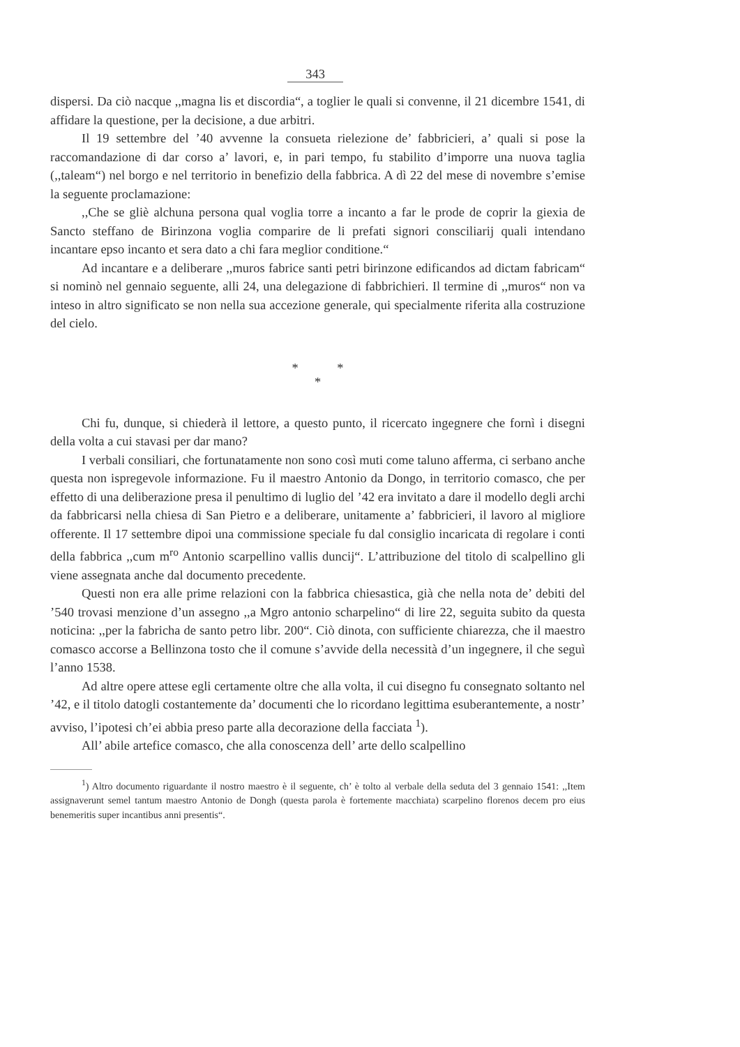343
dispersi. Da ciò nacque ,,magna lis et discordia“, a toglier le quali si convenne, il 21 dicembre 1541, di affidare la questione, per la decisione, a due arbitri.
Il 19 settembre del ’40 avvenne la consueta rielezione de’ fabbricieri, a’ quali si pose la raccomandazione di dar corso a’ lavori, e, in pari tempo, fu stabilito d’imporre una nuova taglia (,,taleam“) nel borgo e nel territorio in benefizio della fabbrica. A dì 22 del mese di novembre s’emise la seguente proclamazione:
,,Che se gliè alchuna persona qual voglia torre a incanto a far le prode de coprir la giexia de Sancto steffano de Birinzona voglia comparire de li prefati signori consciliarij quali intendano incantare epso incanto et sera dato a chi fara meglior conditione.“
Ad incantare e a deliberare ,,muros fabrice santi petri birinzone edificandos ad dictam fabricam“ si nominò nel gennaio seguente, alli 24, una delegazione di fabbrichieri. Il termine di ,,muros“ non va inteso in altro significato se non nella sua accezione generale, qui specialmente riferita alla costruzione del cielo.
* *
*
Chi fu, dunque, si chiederà il lettore, a questo punto, il ricercato ingegnere che fornì i disegni della volta a cui stavasi per dar mano?
I verbali consiliari, che fortunatamente non sono così muti come taluno afferma, ci serbano anche questa non ispregevole informazione. Fu il maestro Antonio da Dongo, in territorio comasco, che per effetto di una deliberazione presa il penultimo di luglio del ’42 era invitato a dare il modello degli archi da fabbricarsi nella chiesa di San Pietro e a deliberare, unitamente a’ fabbricieri, il lavoro al migliore offerente. Il 17 settembre dipoi una commissione speciale fu dal consiglio incaricata di regolare i conti della fabbrica ,,cum m<sup>ro</sup> Antonio scarpellino vallis duncij“. L’attribuzione del titolo di scalpellino gli viene assegnata anche dal documento precedente.
Questi non era alle prime relazioni con la fabbrica chiesastica, già che nella nota de’ debiti del ’540 trovasi menzione d’un assegno ,,a Mgro antonio scharpelino“ di lire 22, seguita subito da questa noticina: ,,per la fabricha de santo petro libr. 200“. Ciò dinota, con sufficiente chiarezza, che il maestro comasco accorse a Bellinzona tosto che il comune s’avvide della necessità d’un ingegnere, il che seguì l’anno 1538.
Ad altre opere attese egli certamente oltre che alla volta, il cui disegno fu consegnato soltanto nel ’42, e il titolo datogli costantemente da’ documenti che lo ricordano legittima esuberantemente, a nostr’ avviso, l’ipotesi ch’ei abbia preso parte alla decorazione della facciata <sup>1</sup>).
All’ abile artefice comasco, che alla conoscenza dell’ arte dello scalpellino
<sup>1</sup>) Altro documento riguardante il nostro maestro è il seguente, ch’ è tolto al verbale della seduta del 3 gennaio 1541: ,,Item assignaverunt semel tantum maestro Antonio de Dongh (questa parola è fortemente macchiata) scarpelino florenos decem pro eius benemeritis super incantibus anni presentis“.